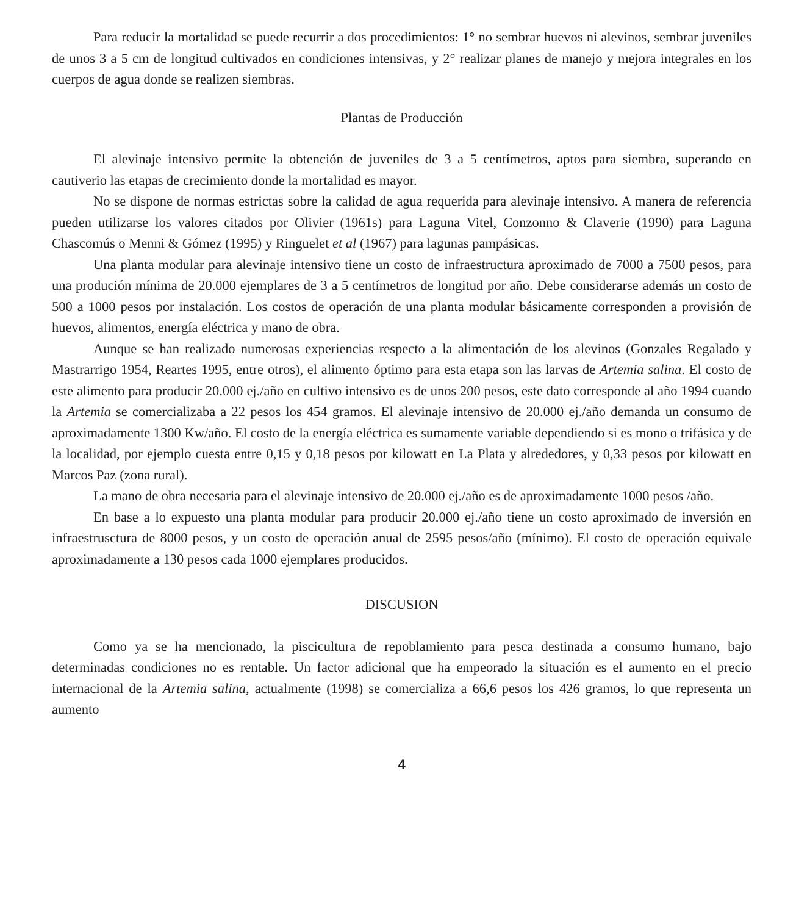Para reducir la mortalidad se puede recurrir a dos procedimientos: 1° no sembrar huevos ni alevinos, sembrar juveniles de unos 3 a 5 cm de longitud cultivados en condiciones intensivas, y 2° realizar planes de manejo y mejora integrales en los cuerpos de agua donde se realizen siembras.
Plantas de Producción
El alevinaje intensivo permite la obtención de juveniles de 3 a 5 centímetros, aptos para siembra, superando en cautiverio las etapas de crecimiento donde la mortalidad es mayor.
No se dispone de normas estrictas sobre la calidad de agua requerida para alevinaje intensivo. A manera de referencia pueden utilizarse los valores citados por Olivier (1961s) para Laguna Vitel, Conzonno & Claverie (1990) para Laguna Chascomús o Menni & Gómez (1995) y Ringuelet et al (1967) para lagunas pampásicas.
Una planta modular para alevinaje intensivo tiene un costo de infraestructura aproximado de 7000 a 7500 pesos, para una produción mínima de 20.000 ejemplares de 3 a 5 centímetros de longitud por año. Debe considerarse además un costo de 500 a 1000 pesos por instalación. Los costos de operación de una planta modular básicamente corresponden a provisión de huevos, alimentos, energía eléctrica y mano de obra.
Aunque se han realizado numerosas experiencias respecto a la alimentación de los alevinos (Gonzales Regalado y Mastrarrigo 1954, Reartes 1995, entre otros), el alimento óptimo para esta etapa son las larvas de Artemia salina. El costo de este alimento para producir 20.000 ej./año en cultivo intensivo es de unos 200 pesos, este dato corresponde al año 1994 cuando la Artemia se comercializaba a 22 pesos los 454 gramos. El alevinaje intensivo de 20.000 ej./año demanda un consumo de aproximadamente 1300 Kw/año. El costo de la energía eléctrica es sumamente variable dependiendo si es mono o trifásica y de la localidad, por ejemplo cuesta entre 0,15 y 0,18 pesos por kilowatt en La Plata y alrededores, y 0,33 pesos por kilowatt en Marcos Paz (zona rural).
La mano de obra necesaria para el alevinaje intensivo de 20.000 ej./año es de aproximadamente 1000 pesos /año.
En base a lo expuesto una planta modular para producir 20.000 ej./año tiene un costo aproximado de inversión en infraestrusctura de 8000 pesos, y un costo de operación anual de 2595 pesos/año (mínimo). El costo de operación equivale aproximadamente a 130 pesos cada 1000 ejemplares producidos.
DISCUSION
Como ya se ha mencionado, la piscicultura de repoblamiento para pesca destinada a consumo humano, bajo determinadas condiciones no es rentable. Un factor adicional que ha empeorado la situación es el aumento en el precio internacional de la Artemia salina, actualmente (1998) se comercializa a 66,6 pesos los 426 gramos, lo que representa un aumento
4